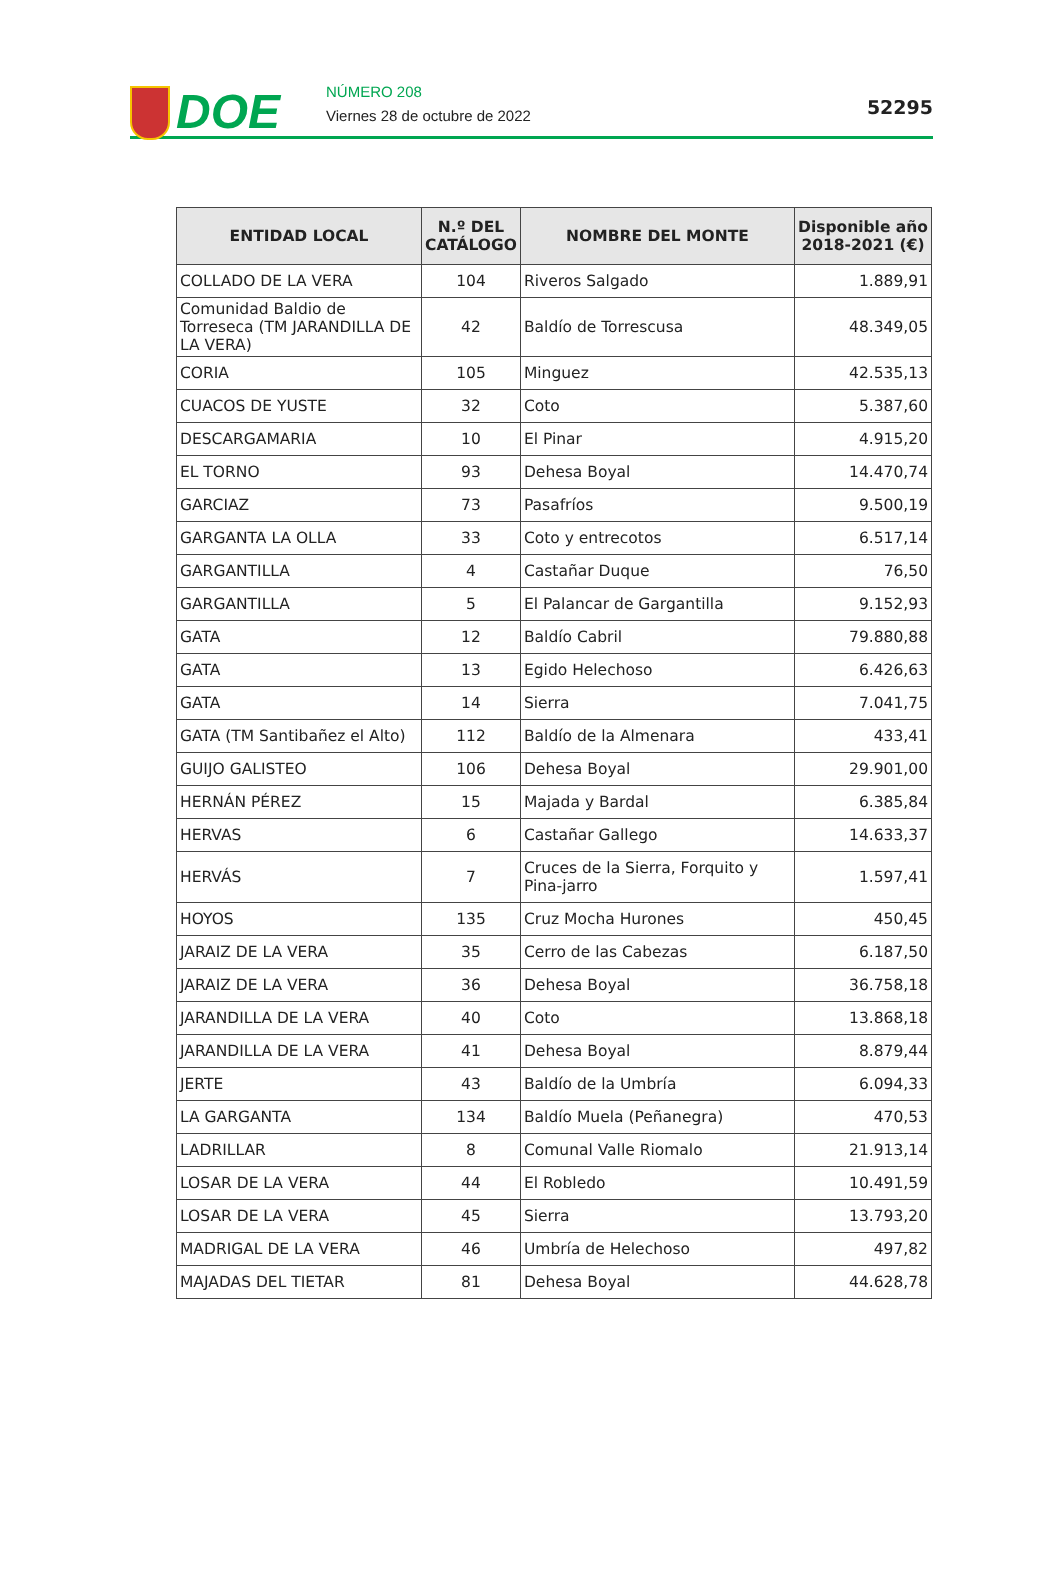DOE
NÚMERO 208
Viernes 28 de octubre de 2022
52295
| ENTIDAD LOCAL | N.º DEL CATÁLOGO | NOMBRE DEL MONTE | Disponible año 2018-2021 (€) |
| --- | --- | --- | --- |
| COLLADO DE LA VERA | 104 | Riveros Salgado | 1.889,91 |
| Comunidad Baldio de Torreseca (TM JARANDILLA DE LA VERA) | 42 | Baldío de Torrescusa | 48.349,05 |
| CORIA | 105 | Minguez | 42.535,13 |
| CUACOS DE YUSTE | 32 | Coto | 5.387,60 |
| DESCARGAMARIA | 10 | El Pinar | 4.915,20 |
| EL TORNO | 93 | Dehesa Boyal | 14.470,74 |
| GARCIAZ | 73 | Pasafríos | 9.500,19 |
| GARGANTA LA OLLA | 33 | Coto y entrecotos | 6.517,14 |
| GARGANTILLA | 4 | Castañar Duque | 76,50 |
| GARGANTILLA | 5 | El Palancar de Gargantilla | 9.152,93 |
| GATA | 12 | Baldío Cabril | 79.880,88 |
| GATA | 13 | Egido Helechoso | 6.426,63 |
| GATA | 14 | Sierra | 7.041,75 |
| GATA (TM Santibañez el Alto) | 112 | Baldío de la Almenara | 433,41 |
| GUIJO GALISTEO | 106 | Dehesa Boyal | 29.901,00 |
| HERNÁN PÉREZ | 15 | Majada y Bardal | 6.385,84 |
| HERVAS | 6 | Castañar Gallego | 14.633,37 |
| HERVÁS | 7 | Cruces de la Sierra, Forquito y Pina-jarro | 1.597,41 |
| HOYOS | 135 | Cruz Mocha Hurones | 450,45 |
| JARAIZ DE LA VERA | 35 | Cerro de las Cabezas | 6.187,50 |
| JARAIZ DE LA VERA | 36 | Dehesa Boyal | 36.758,18 |
| JARANDILLA DE LA VERA | 40 | Coto | 13.868,18 |
| JARANDILLA DE LA VERA | 41 | Dehesa Boyal | 8.879,44 |
| JERTE | 43 | Baldío de la Umbría | 6.094,33 |
| LA GARGANTA | 134 | Baldío Muela (Peñanegra) | 470,53 |
| LADRILLAR | 8 | Comunal Valle Riomalo | 21.913,14 |
| LOSAR DE LA VERA | 44 | El Robledo | 10.491,59 |
| LOSAR DE LA VERA | 45 | Sierra | 13.793,20 |
| MADRIGAL DE LA VERA | 46 | Umbría de Helechoso | 497,82 |
| MAJADAS DEL TIETAR | 81 | Dehesa Boyal | 44.628,78 |